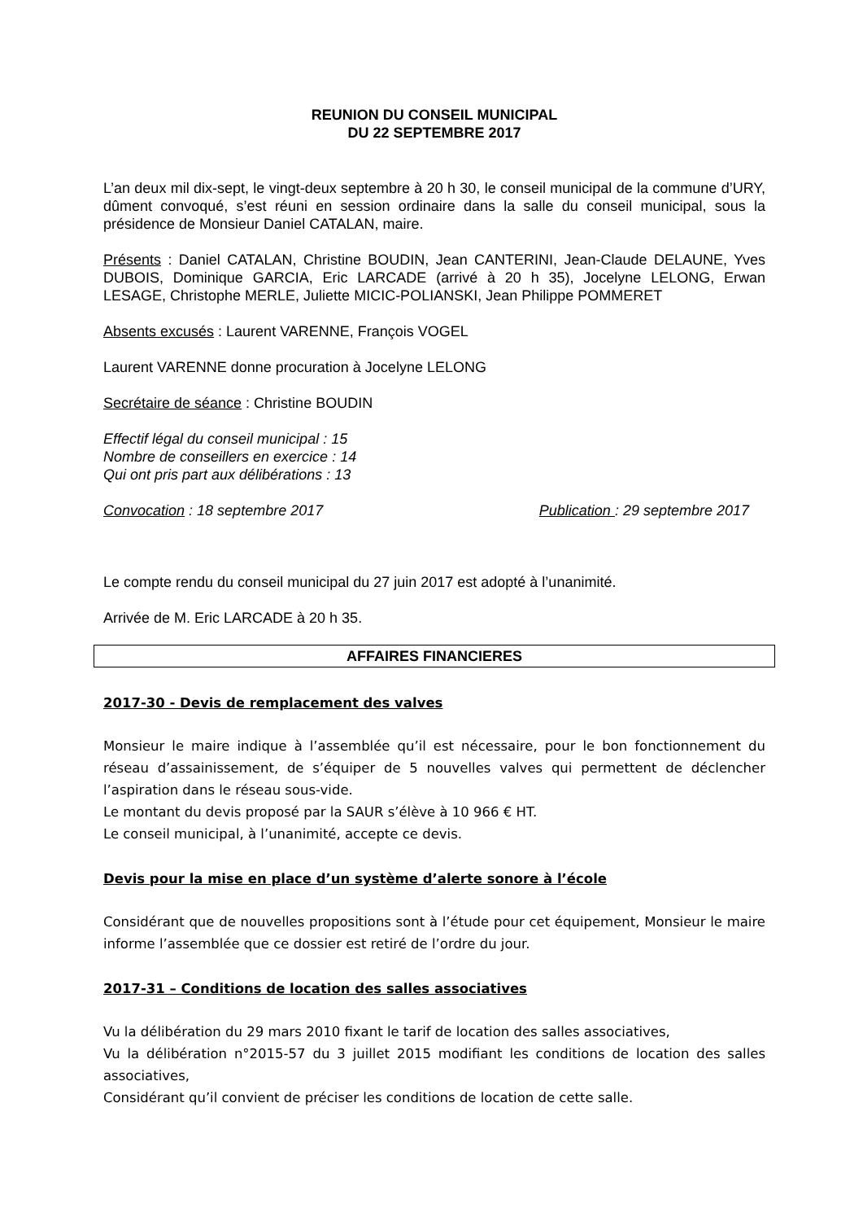REUNION DU CONSEIL MUNICIPAL
DU 22 SEPTEMBRE 2017
L’an deux mil dix-sept, le vingt-deux septembre à 20 h 30, le conseil municipal de la commune d’URY, dûment convoqué, s’est réuni en session ordinaire dans la salle du conseil municipal, sous la présidence de Monsieur Daniel CATALAN, maire.
Présents : Daniel CATALAN, Christine BOUDIN, Jean CANTERINI, Jean-Claude DELAUNE, Yves DUBOIS, Dominique GARCIA, Eric LARCADE (arrivé à 20 h 35), Jocelyne LELONG, Erwan LESAGE, Christophe MERLE, Juliette MICIC-POLIANSKI, Jean Philippe POMMERET
Absents excusés : Laurent VARENNE, François VOGEL
Laurent VARENNE donne procuration à Jocelyne LELONG
Secrétaire de séance : Christine BOUDIN
Effectif légal du conseil municipal : 15
Nombre de conseillers en exercice : 14
Qui ont pris part aux délibérations : 13
Convocation : 18 septembre 2017 Publication : 29 septembre 2017
Le compte rendu du conseil municipal du 27 juin 2017 est adopté à l’unanimité.
Arrivée de M. Eric LARCADE à 20 h 35.
AFFAIRES FINANCIERES
2017-30 - Devis de remplacement des valves
Monsieur le maire indique à l’assemblée qu’il est nécessaire, pour le bon fonctionnement du réseau d’assainissement, de s’équiper de 5 nouvelles valves qui permettent de déclencher l’aspiration dans le réseau sous-vide.
Le montant du devis proposé par la SAUR s’élève à 10 966 € HT.
Le conseil municipal, à l’unanimité, accepte ce devis.
Devis pour la mise en place d’un système d’alerte sonore à l’école
Considérant que de nouvelles propositions sont à l’étude pour cet équipement, Monsieur le maire informe l’assemblée que ce dossier est retiré de l’ordre du jour.
2017-31 – Conditions de location des salles associatives
Vu la délibération du 29 mars 2010 fixant le tarif de location des salles associatives,
Vu la délibération n°2015-57 du 3 juillet 2015 modifiant les conditions de location des salles associatives,
Considérant qu’il convient de préciser les conditions de location de cette salle.